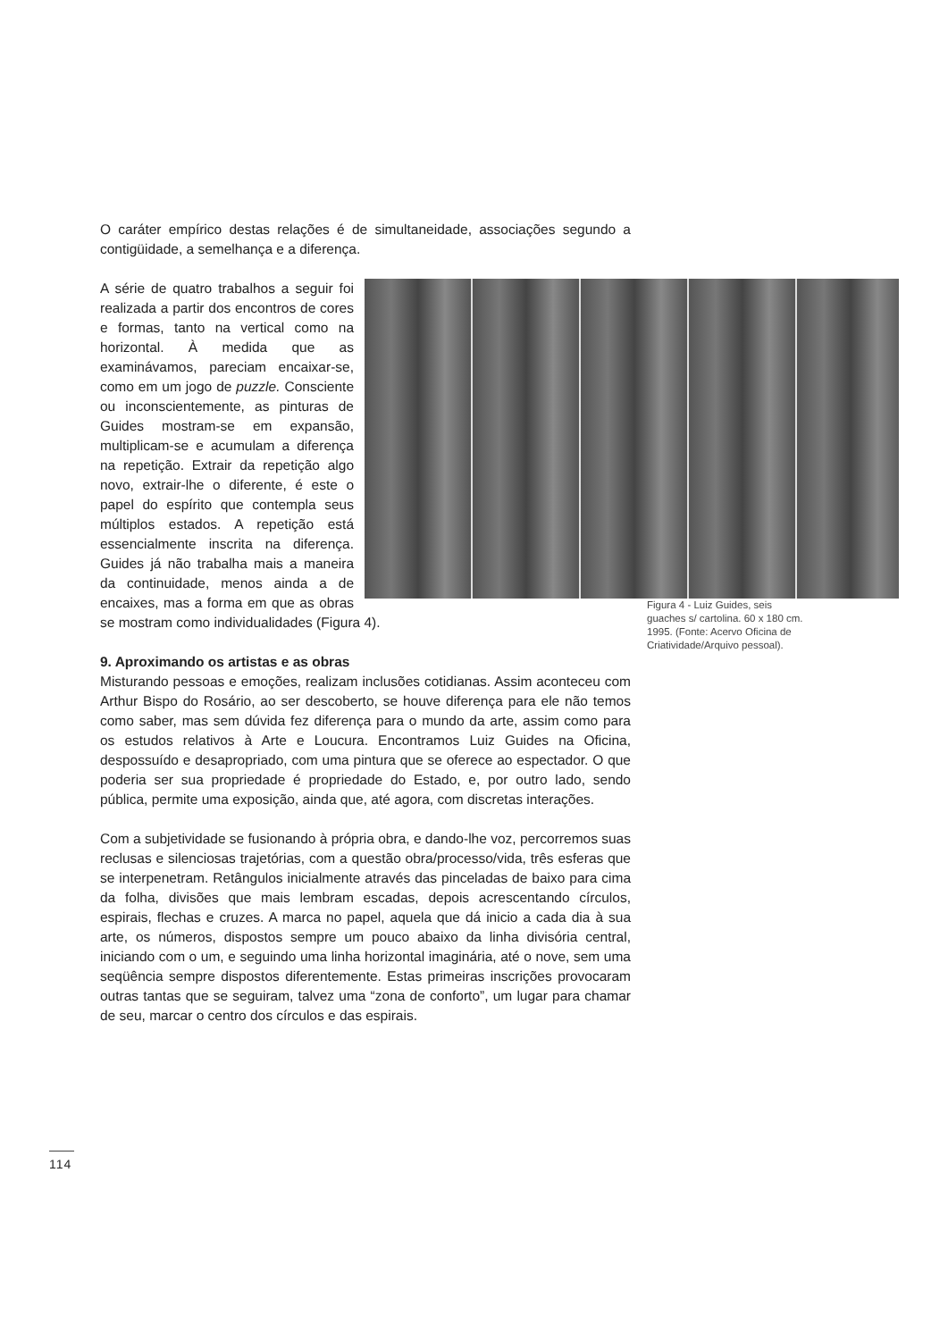O caráter empírico destas relações é de simultaneidade, associações segundo a contigüidade, a semelhança e a diferença.
A série de quatro trabalhos a seguir foi realizada a partir dos encontros de cores e formas, tanto na vertical como na horizontal. À medida que as examinávamos, pareciam encaixar-se, como em um jogo de puzzle. Consciente ou inconscientemente, as pinturas de Guides mostram-se em expansão, multiplicam-se e acumulam a diferença na repetição. Extrair da repetição algo novo, extrair-lhe o diferente, é este o papel do espírito que contempla seus múltiplos estados. A repetição está essencialmente inscrita na diferença. Guides já não trabalha mais a maneira da continuidade, menos ainda a de encaixes, mas a forma em que as obras se mostram como individualidades (Figura 4).
9. Aproximando os artistas e as obras
Misturando pessoas e emoções, realizam inclusões cotidianas. Assim aconteceu com Arthur Bispo do Rosário, ao ser descoberto, se houve diferença para ele não temos como saber, mas sem dúvida fez diferença para o mundo da arte, assim como para os estudos relativos à Arte e Loucura. Encontramos Luiz Guides na Oficina, despossuído e desapropriado, com uma pintura que se oferece ao espectador. O que poderia ser sua propriedade é propriedade do Estado, e, por outro lado, sendo pública, permite uma exposição, ainda que, até agora, com discretas interações.
Com a subjetividade se fusionando à própria obra, e dando-lhe voz, percorremos suas reclusas e silenciosas trajetórias, com a questão obra/processo/vida, três esferas que se interpenetram. Retângulos inicialmente através das pinceladas de baixo para cima da folha, divisões que mais lembram escadas, depois acrescentando círculos, espirais, flechas e cruzes. A marca no papel, aquela que dá inicio a cada dia à sua arte, os números, dispostos sempre um pouco abaixo da linha divisória central, iniciando com o um, e seguindo uma linha horizontal imaginária, até o nove, sem uma seqüência sempre dispostos diferentemente. Estas primeiras inscrições provocaram outras tantas que se seguiram, talvez uma “zona de conforto”, um lugar para chamar de seu, marcar o centro dos círculos e das espirais.
Figura 4 - Luiz Guides, seis guaches s/ cartolina. 60 x 180 cm. 1995. (Fonte: Acervo Oficina de Criatividade/Arquivo pessoal).
114